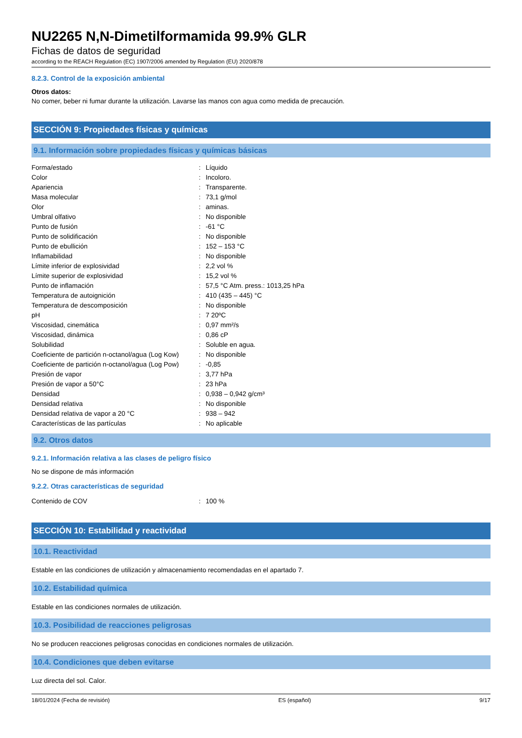NU2265 N,N-Dimetilformamida 99.9% GLR
Fichas de datos de seguridad
according to the REACH Regulation (EC) 1907/2006 amended by Regulation (EU) 2020/878
8.2.3. Control de la exposición ambiental
Otros datos:
No comer, beber ni fumar durante la utilización. Lavarse las manos con agua como medida de precaución.
SECCIÓN 9: Propiedades físicas y químicas
9.1. Información sobre propiedades físicas y químicas básicas
| Forma/estado | : | Líquido |
| Color | : | Incoloro. |
| Apariencia | : | Transparente. |
| Masa molecular | : | 73,1 g/mol |
| Olor | : | aminas. |
| Umbral olfativo | : | No disponible |
| Punto de fusión | : | -61 °C |
| Punto de solidificación | : | No disponible |
| Punto de ebullición | : | 152 – 153 °C |
| Inflamabilidad | : | No disponible |
| Límite inferior de explosividad | : | 2,2 vol % |
| Límite superior de explosividad | : | 15,2 vol % |
| Punto de inflamación | : | 57,5 °C Atm. press.: 1013,25 hPa |
| Temperatura de autoignición | : | 410 (435 – 445) °C |
| Temperatura de descomposición | : | No disponible |
| pH | : | 7 20ºC |
| Viscosidad, cinemática | : | 0,97 mm²/s |
| Viscosidad, dinámica | : | 0,86 cP |
| Solubilidad | : | Soluble en agua. |
| Coeficiente de partición n-octanol/agua (Log Kow) | : | No disponible |
| Coeficiente de partición n-octanol/agua (Log Pow) | : | -0,85 |
| Presión de vapor | : | 3,77 hPa |
| Presión de vapor a 50°C | : | 23 hPa |
| Densidad | : | 0,938 – 0,942 g/cm³ |
| Densidad relativa | : | No disponible |
| Densidad relativa de vapor a 20 °C | : | 938 – 942 |
| Características de las partículas | : | No aplicable |
9.2. Otros datos
9.2.1. Información relativa a las clases de peligro físico
No se dispone de más información
9.2.2. Otras características de seguridad
| Contenido de COV | : | 100 % |
SECCIÓN 10: Estabilidad y reactividad
10.1. Reactividad
Estable en las condiciones de utilización y almacenamiento recomendadas en el apartado 7.
10.2. Estabilidad química
Estable en las condiciones normales de utilización.
10.3. Posibilidad de reacciones peligrosas
No se producen reacciones peligrosas conocidas en condiciones normales de utilización.
10.4. Condiciones que deben evitarse
Luz directa del sol. Calor.
18/01/2024 (Fecha de revisión) ES (español) 9/17